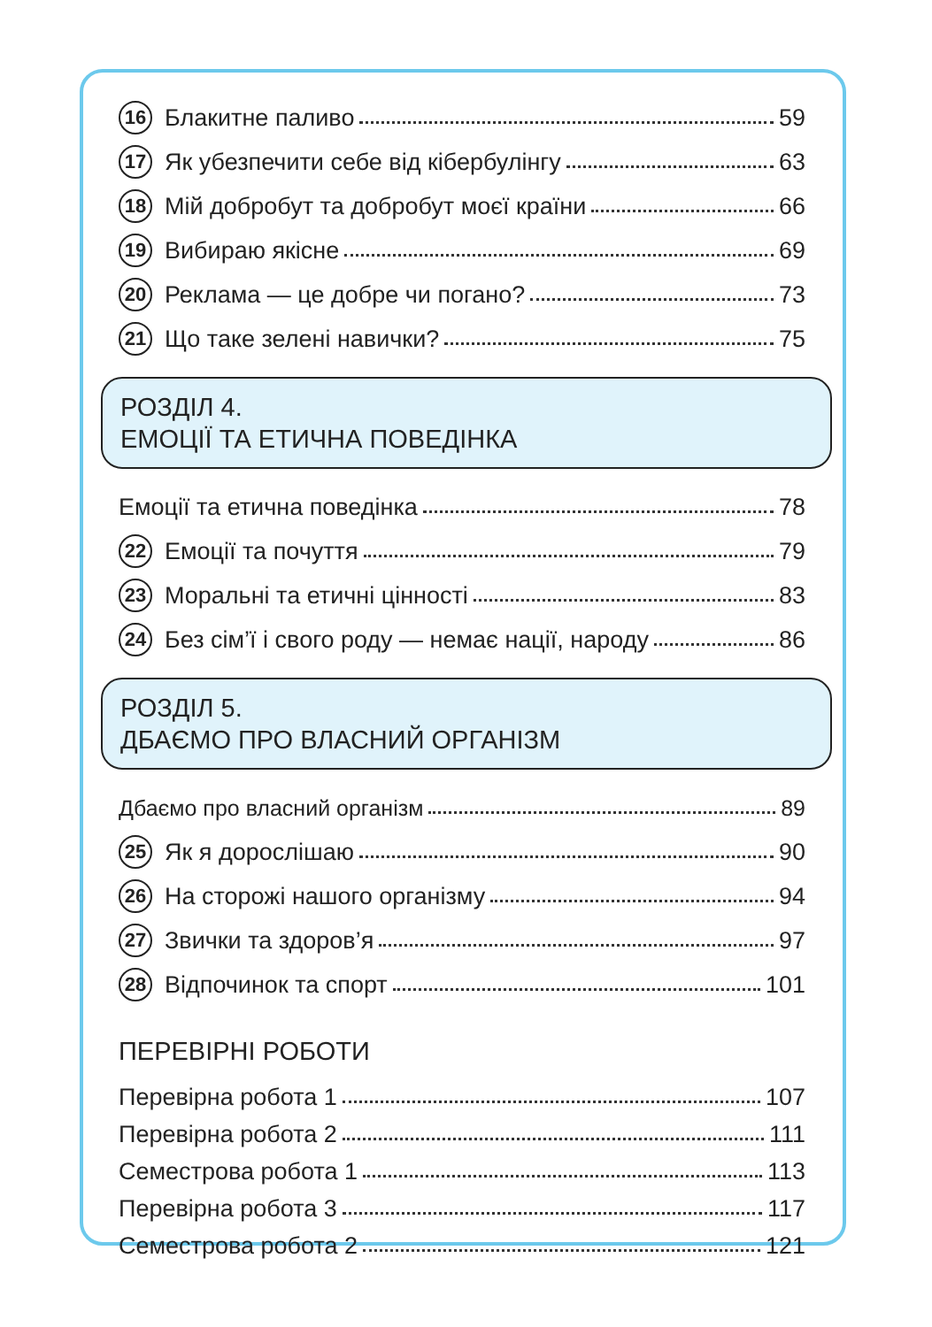16 Блакитне паливо 59
17 Як убезпечити себе від кібербулінгу 63
18 Мій добробут та добробут моєї країни 66
19 Вибираю якісне 69
20 Реклама — це добре чи погано? 73
21 Що таке зелені навички? 75
РОЗДІЛ 4.
ЕМОЦІЇ ТА ЕТИЧНА ПОВЕДІНКА
Емоції та етична поведінка 78
22 Емоції та почуття 79
23 Моральні та етичні цінності 83
24 Без сім’ї і свого роду — немає нації, народу 86
РОЗДІЛ 5.
ДБАЄМО ПРО ВЛАСНИЙ ОРГАНІЗМ
Дбаємо про власний організм 89
25 Як я дорослішаю 90
26 На сторожі нашого організму 94
27 Звички та здоров’я 97
28 Відпочинок та спорт 101
ПЕРЕВІРНІ РОБОТИ
Перевірна робота 1 107
Перевірна робота 2 111
Семестрова робота 1 113
Перевірна робота 3 117
Семестрова робота 2 121